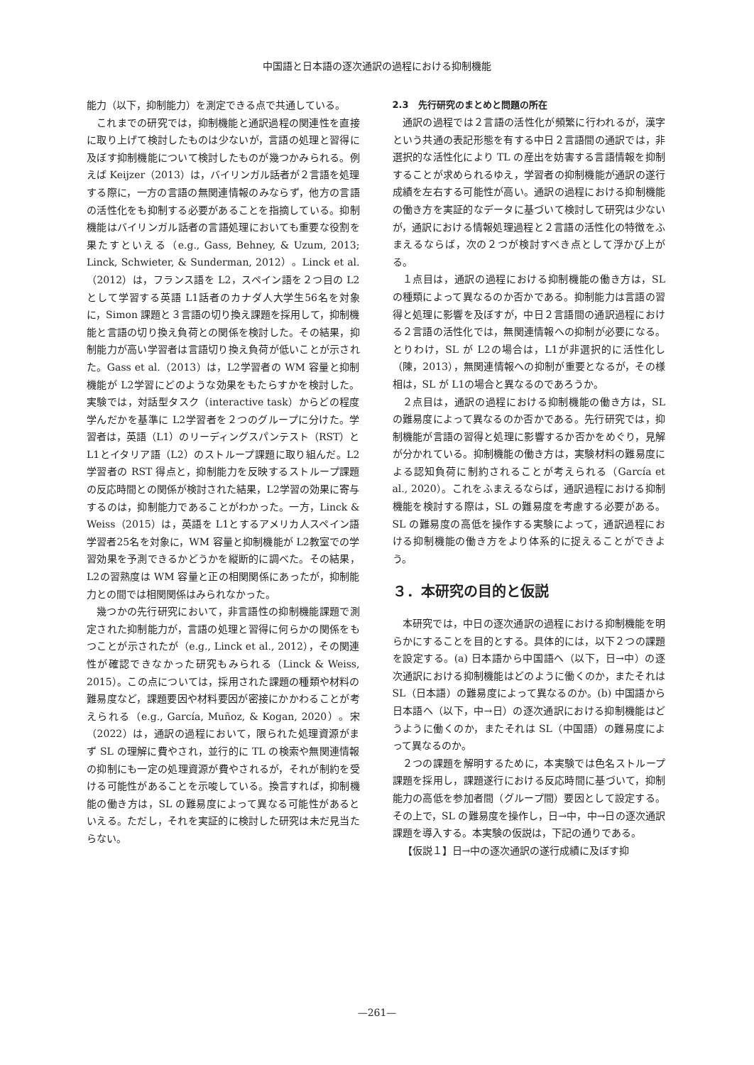中国語と日本語の逐次通訳の過程における抑制機能
能力（以下，抑制能力）を測定できる点で共通している。
これまでの研究では，抑制機能と通訳過程の関連性を直接に取り上げて検討したものは少ないが，言語の処理と習得に及ぼす抑制機能について検討したものが幾つかみられる。例えば Keijzer（2013）は，バイリンガル話者が２言語を処理する際に，一方の言語の無関連情報のみならず，他方の言語の活性化をも抑制する必要があることを指摘している。抑制機能はバイリンガル話者の言語処理においても重要な役割を果たすといえる（e.g., Gass, Behney, & Uzum, 2013; Linck, Schwieter, & Sunderman, 2012）。Linck et al.（2012）は，フランス語を L2，スペイン語を２つ目の L2として学習する英語 L1話者のカナダ人大学生56名を対象に，Simon 課題と３言語の切り換え課題を採用して，抑制機能と言語の切り換え負荷との関係を検討した。その結果，抑制能力が高い学習者は言語切り換え負荷が低いことが示された。Gass et al.（2013）は，L2学習者の WM 容量と抑制機能が L2学習にどのような効果をもたらすかを検討した。実験では，対話型タスク（interactive task）からどの程度学んだかを基準に L2学習者を２つのグループに分けた。学習者は，英語（L1）のリーディングスパンテスト（RST）と L1とイタリア語（L2）のストループ課題に取り組んだ。L2学習者の RST 得点と，抑制能力を反映するストループ課題の反応時間との関係が検討された結果，L2学習の効果に寄与するのは，抑制能力であることがわかった。一方，Linck & Weiss（2015）は，英語を L1とするアメリカ人スペイン語学習者25名を対象に，WM 容量と抑制機能が L2教室での学習効果を予測できるかどうかを縦断的に調べた。その結果，L2の習熟度は WM 容量と正の相関関係にあったが，抑制能力との間では相関関係はみられなかった。
幾つかの先行研究において，非言語性の抑制機能課題で測定された抑制能力が，言語の処理と習得に何らかの関係をもつことが示されたが（e.g., Linck et al., 2012），その関連性が確認できなかった研究もみられる（Linck & Weiss, 2015）。この点については，採用された課題の種類や材料の難易度など，課題要因や材料要因が密接にかかわることが考えられる（e.g., García, Muñoz, & Kogan, 2020）。宋（2022）は，通訳の過程において，限られた処理資源がまず SL の理解に費やされ，並行的に TL の検索や無関連情報の抑制にも一定の処理資源が費やされるが，それが制約を受ける可能性があることを示唆している。換言すれば，抑制機能の働き方は，SL の難易度によって異なる可能性があるといえる。ただし，それを実証的に検討した研究は未だ見当たらない。
2.3　先行研究のまとめと問題の所在
通訳の過程では２言語の活性化が頻繁に行われるが，漢字という共通の表記形態を有する中日２言語間の通訳では，非選択的な活性化により TL の産出を妨害する言語情報を抑制することが求められるゆえ，学習者の抑制機能が通訳の遂行成績を左右する可能性が高い。通訳の過程における抑制機能の働き方を実証的なデータに基づいて検討して研究は少ないが，通訳における情報処理過程と２言語の活性化の特徴をふまえるならば，次の２つが検討すべき点として浮かび上がる。
１点目は，通訳の過程における抑制機能の働き方は，SL の種類によって異なるのか否かである。抑制能力は言語の習得と処理に影響を及ぼすが，中日２言語間の通訳過程における２言語の活性化では，無関連情報への抑制が必要になる。とりわけ，SL が L2の場合は，L1が非選択的に活性化し（陳，2013），無関連情報への抑制が重要となるが，その様相は，SL が L1の場合と異なるのであろうか。
２点目は，通訳の過程における抑制機能の働き方は，SL の難易度によって異なるのか否かである。先行研究では，抑制機能が言語の習得と処理に影響するか否かをめぐり，見解が分かれている。抑制機能の働き方は，実験材料の難易度による認知負荷に制約されることが考えられる（García et al., 2020）。これをふまえるならば，通訳過程における抑制機能を検討する際は，SL の難易度を考慮する必要がある。SL の難易度の高低を操作する実験によって，通訳過程における抑制機能の働き方をより体系的に捉えることができよう。
３．本研究の目的と仮説
本研究では，中日の逐次通訳の過程における抑制機能を明らかにすることを目的とする。具体的には，以下２つの課題を設定する。(a) 日本語から中国語へ（以下，日→中）の逐次通訳における抑制機能はどのように働くのか，またそれは SL（日本語）の難易度によって異なるのか。(b) 中国語から日本語へ（以下，中→日）の逐次通訳における抑制機能はどうように働くのか，またそれは SL（中国語）の難易度によって異なるのか。
２つの課題を解明するために，本実験では色名ストループ課題を採用し，課題遂行における反応時間に基づいて，抑制能力の高低を参加者間（グループ間）要因として設定する。その上で，SL の難易度を操作し，日→中，中→日の逐次通訳課題を導入する。本実験の仮説は，下記の通りである。
【仮説１】日→中の逐次通訳の遂行成績に及ぼす抑
—261—